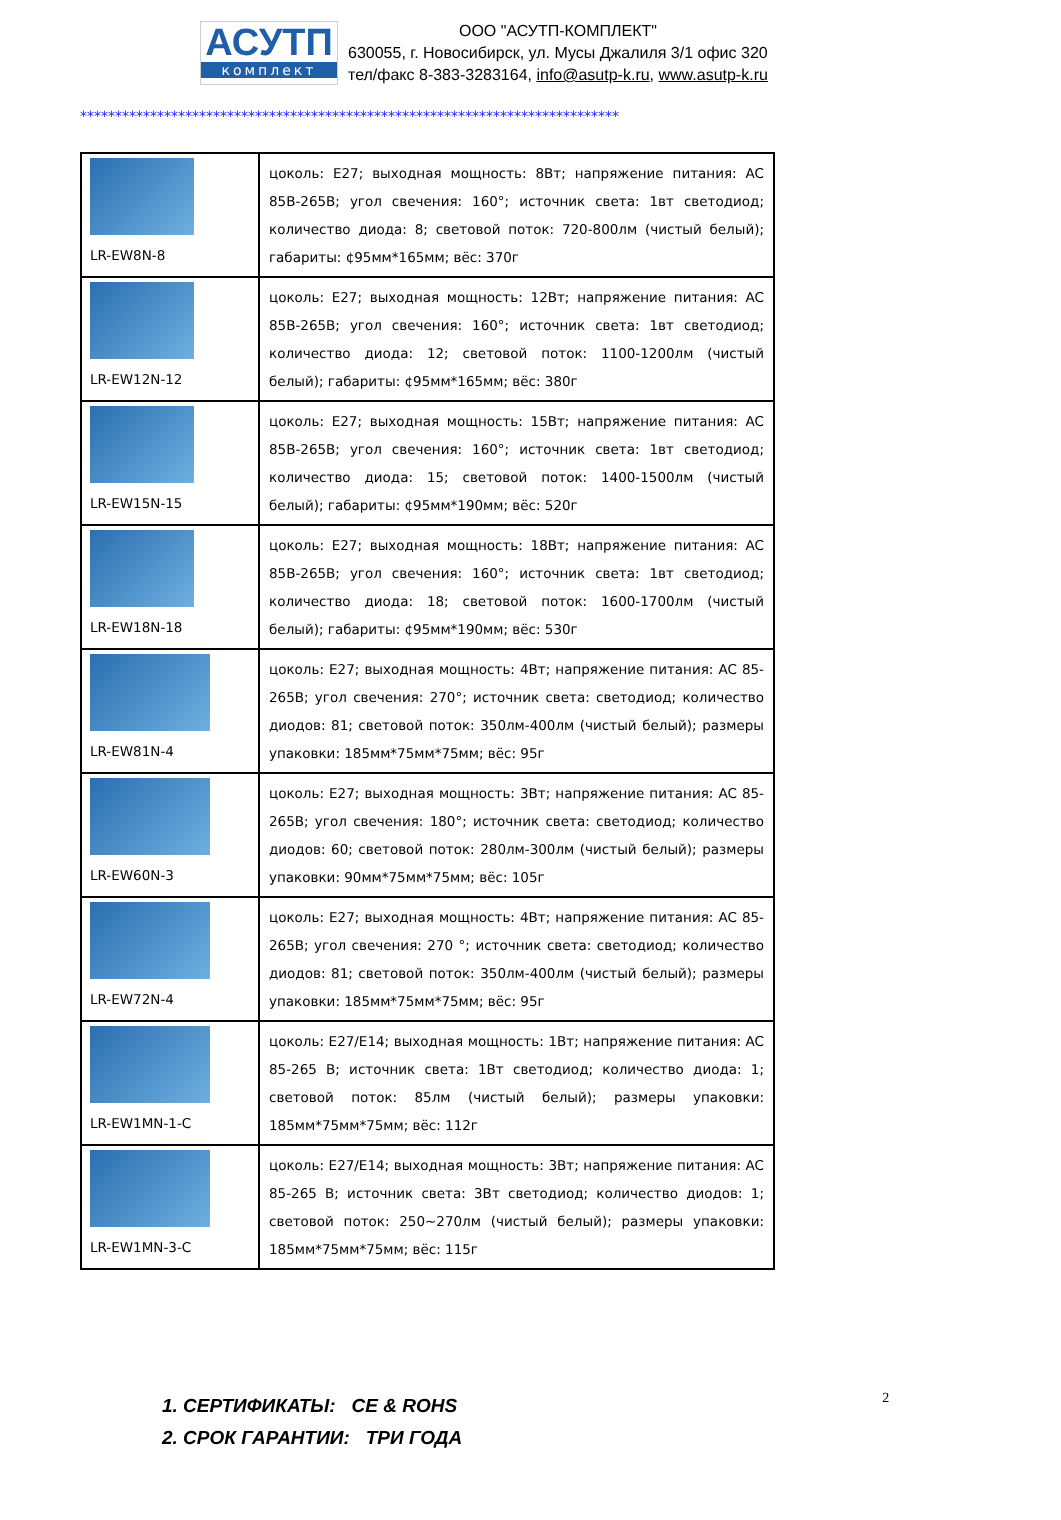АСУТП
комплект
ООО "АСУТП-КОМПЛЕКТ"
630055, г. Новосибирск, ул. Мусы Джалиля 3/1 офис 320
тел/факс 8-383-3283164, info@asutp-k.ru, www.asutp-k.ru
*****************************************************************************
| LR-EW8N-8 | цоколь: E27; выходная мощность: 8Вт; напряжение питания: AC 85В-265В; угол свечения: 160°; источник света: 1вт светодиод; количество диода: 8; световой поток: 720-800лм (чистый белый); габариты: ¢95мм*165мм; вёс: 370г |
| LR-EW12N-12 | цоколь: E27; выходная мощность: 12Вт; напряжение питания: AC 85В-265В; угол свечения: 160°; источник света: 1вт светодиод; количество диода: 12; световой поток: 1100-1200лм (чистый белый); габариты: ¢95мм*165мм; вёс: 380г |
| LR-EW15N-15 | цоколь: E27; выходная мощность: 15Вт; напряжение питания: AC 85В-265В; угол свечения: 160°; источник света: 1вт светодиод; количество диода: 15; световой поток: 1400-1500лм (чистый белый); габариты: ¢95мм*190мм; вёс: 520г |
| LR-EW18N-18 | цоколь: E27; выходная мощность: 18Вт; напряжение питания: AC 85В-265В; угол свечения: 160°; источник света: 1вт светодиод; количество диода: 18; световой поток: 1600-1700лм (чистый белый); габариты: ¢95мм*190мм; вёс: 530г |
| LR-EW81N-4 | цоколь: E27; выходная мощность: 4Вт; напряжение питания: AC 85-265В; угол свечения: 270°; источник света: светодиод; количество диодов: 81; световой поток: 350лм-400лм (чистый белый); размеры упаковки: 185мм*75мм*75мм; вёс: 95г |
| LR-EW60N-3 | цоколь: E27; выходная мощность: 3Вт; напряжение питания: AC 85-265В; угол свечения: 180°; источник света: светодиод; количество диодов: 60; световой поток: 280лм-300лм (чистый белый); размеры упаковки: 90мм*75мм*75мм; вёс: 105г |
| LR-EW72N-4 | цоколь: E27; выходная мощность: 4Вт; напряжение питания: AC 85-265В; угол свечения: 270 °; источник света: светодиод; количество диодов: 81; световой поток: 350лм-400лм (чистый белый); размеры упаковки: 185мм*75мм*75мм; вёс: 95г |
| LR-EW1MN-1-C | цоколь: E27/E14; выходная мощность: 1Вт; напряжение питания: AC 85-265 В; источник света: 1Вт светодиод; количество диода: 1; световой поток: 85лм (чистый белый); размеры упаковки: 185мм*75мм*75мм; вёс: 112г |
| LR-EW1MN-3-C | цоколь: E27/E14; выходная мощность: 3Вт; напряжение питания: AC 85-265 В; источник света: 3Вт светодиод; количество диодов: 1; световой поток: 250~270лм (чистый белый); размеры упаковки: 185мм*75мм*75мм; вёс: 115г |
1. СЕРТИФИКАТЫ: CE & ROHS
2. СРОК ГАРАНТИИ: ТРИ ГОДА
2